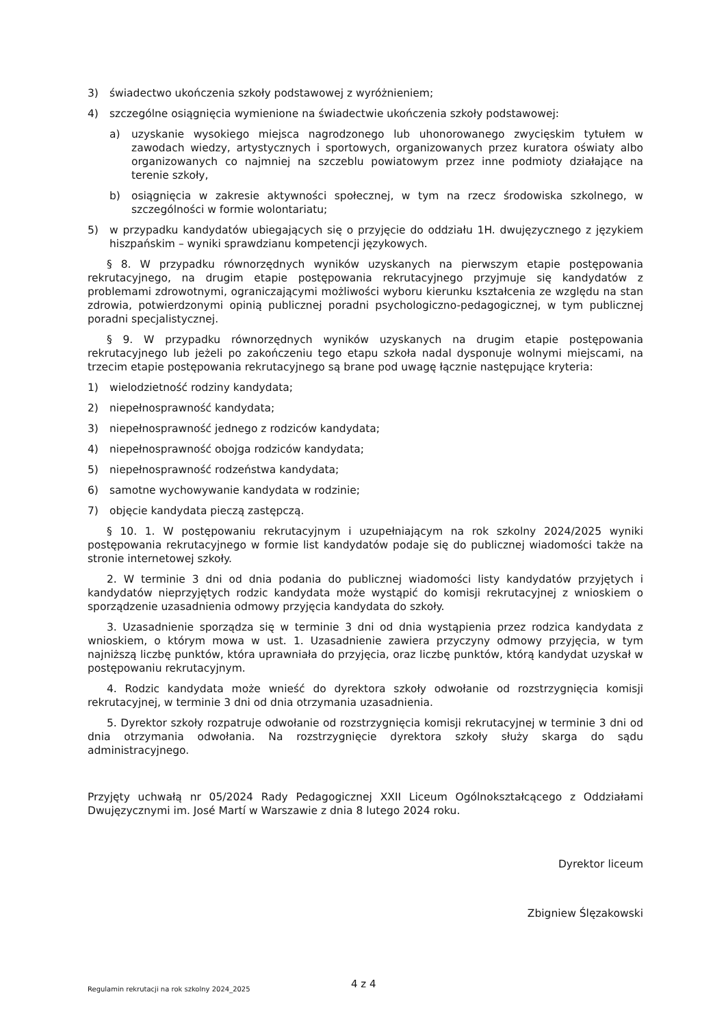3) świadectwo ukończenia szkoły podstawowej z wyróżnieniem;
4) szczególne osiągnięcia wymienione na świadectwie ukończenia szkoły podstawowej:
a) uzyskanie wysokiego miejsca nagrodzonego lub uhonorowanego zwycięskim tytułem w zawodach wiedzy, artystycznych i sportowych, organizowanych przez kuratora oświaty albo organizowanych co najmniej na szczeblu powiatowym przez inne podmioty działające na terenie szkoły,
b) osiągnięcia w zakresie aktywności społecznej, w tym na rzecz środowiska szkolnego, w szczególności w formie wolontariatu;
5) w przypadku kandydatów ubiegających się o przyjęcie do oddziału 1H. dwujęzycznego z językiem hiszpańskim – wyniki sprawdzianu kompetencji językowych.
§ 8. W przypadku równorzędnych wyników uzyskanych na pierwszym etapie postępowania rekrutacyjnego, na drugim etapie postępowania rekrutacyjnego przyjmuje się kandydatów z problemami zdrowotnymi, ograniczającymi możliwości wyboru kierunku kształcenia ze względu na stan zdrowia, potwierdzonymi opinią publicznej poradni psychologiczno-pedagogicznej, w tym publicznej poradni specjalistycznej.
§ 9. W przypadku równorzędnych wyników uzyskanych na drugim etapie postępowania rekrutacyjnego lub jeżeli po zakończeniu tego etapu szkoła nadal dysponuje wolnymi miejscami, na trzecim etapie postępowania rekrutacyjnego są brane pod uwagę łącznie następujące kryteria:
1) wielodzietność rodziny kandydata;
2) niepełnosprawność kandydata;
3) niepełnosprawność jednego z rodziców kandydata;
4) niepełnosprawność obojga rodziców kandydata;
5) niepełnosprawność rodzeństwa kandydata;
6) samotne wychowywanie kandydata w rodzinie;
7) objęcie kandydata pieczą zastępczą.
§ 10. 1. W postępowaniu rekrutacyjnym i uzupełniającym na rok szkolny 2024/2025 wyniki postępowania rekrutacyjnego w formie list kandydatów podaje się do publicznej wiadomości także na stronie internetowej szkoły.
2. W terminie 3 dni od dnia podania do publicznej wiadomości listy kandydatów przyjętych i kandydatów nieprzyjętych rodzic kandydata może wystąpić do komisji rekrutacyjnej z wnioskiem o sporządzenie uzasadnienia odmowy przyjęcia kandydata do szkoły.
3. Uzasadnienie sporządza się w terminie 3 dni od dnia wystąpienia przez rodzica kandydata z wnioskiem, o którym mowa w ust. 1. Uzasadnienie zawiera przyczyny odmowy przyjęcia, w tym najniższą liczbę punktów, która uprawniała do przyjęcia, oraz liczbę punktów, którą kandydat uzyskał w postępowaniu rekrutacyjnym.
4. Rodzic kandydata może wnieść do dyrektora szkoły odwołanie od rozstrzygnięcia komisji rekrutacyjnej, w terminie 3 dni od dnia otrzymania uzasadnienia.
5. Dyrektor szkoły rozpatruje odwołanie od rozstrzygnięcia komisji rekrutacyjnej w terminie 3 dni od dnia otrzymania odwołania. Na rozstrzygnięcie dyrektora szkoły służy skarga do sądu administracyjnego.
Przyjęty uchwałą nr 05/2024 Rady Pedagogicznej XXII Liceum Ogólnokształcącego z Oddziałami Dwujęzycznymi im. José Martí w Warszawie z dnia 8 lutego 2024 roku.
Dyrektor liceum
Zbigniew Ślęzakowski
Regulamin rekrutacji na rok szkolny 2024_2025 4 z 4